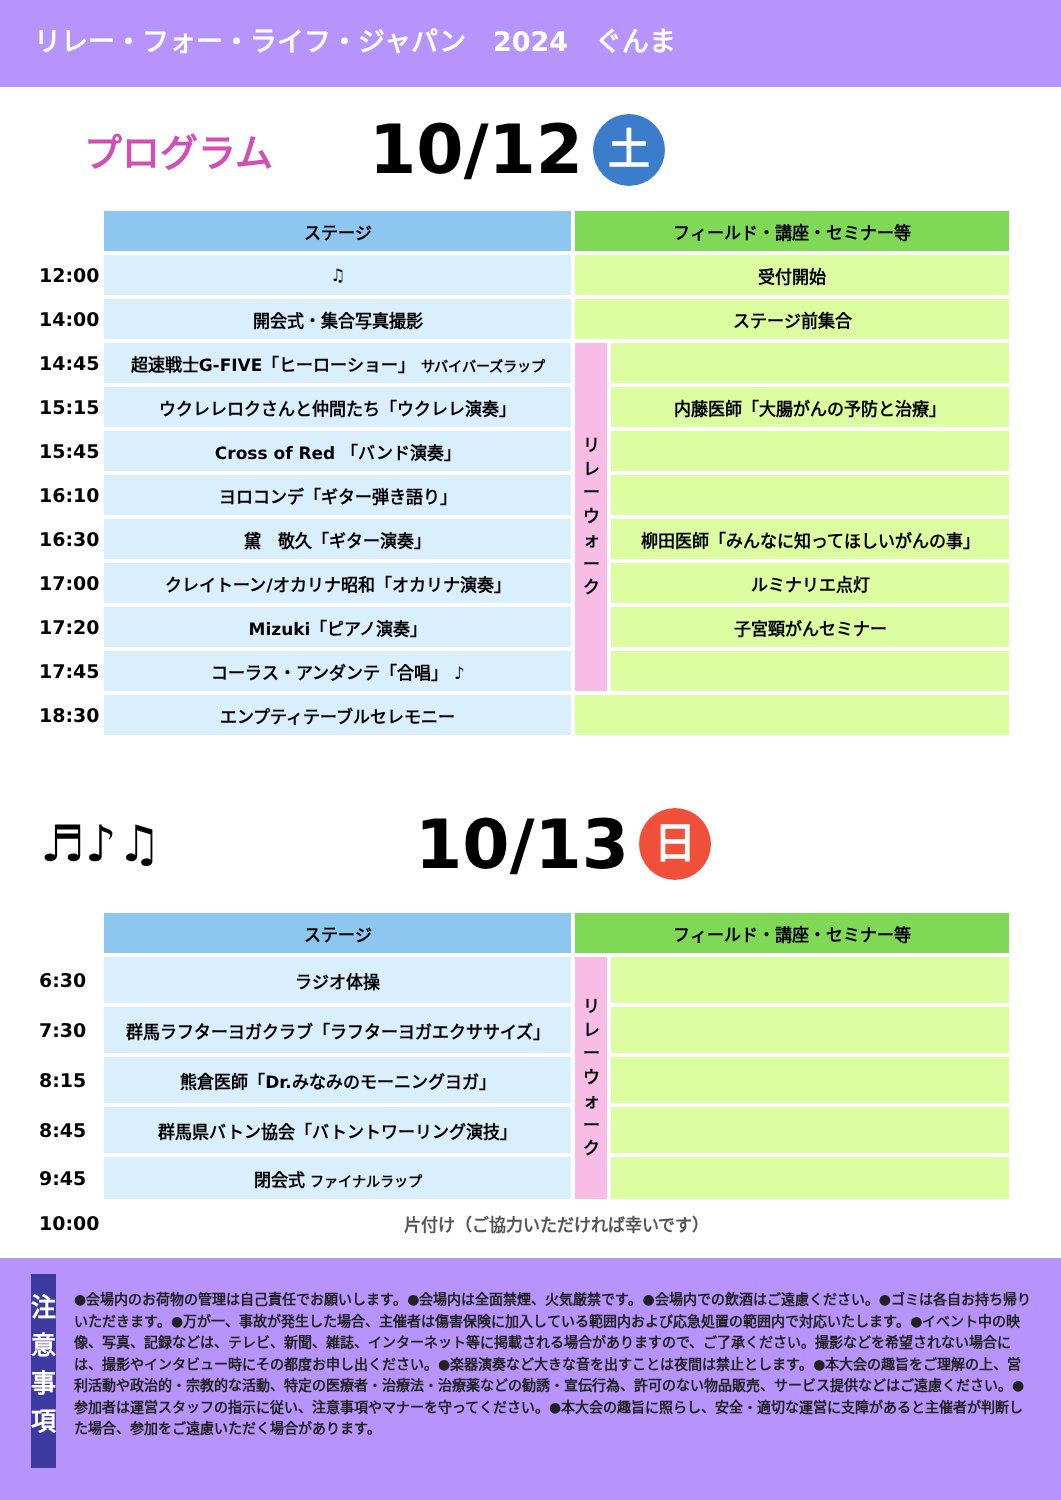リレー・フォー・ライフ・ジャパン　2024　ぐんま
プログラム 10/12 土
| | ステージ | フィールド・講座・セミナー等 | |
| 12:00 | ♫ | 受付開始 | |
| 14:00 | 開会式・集合写真撮影 | ステージ前集合 | |
| 14:45 | 超速戦士G-FIVE「ヒーローショー」 サバイバーズラップ | リ レ ー ウ ォ ー ク | |
| 15:15 | ウクレレロクさんと仲間たち「ウクレレ演奏」 | | 内藤医師「大腸がんの予防と治療」 |
| 15:45 | Cross of Red 「バンド演奏」 | | |
| 16:10 | ヨロコンデ「ギター弾き語り」 | | |
| 16:30 | 黛 敬久「ギター演奏」 | | 柳田医師「みんなに知ってほしいがんの事」 |
| 17:00 | クレイトーン/オカリナ昭和「オカリナ演奏」 | | ルミナリエ点灯 |
| 17:20 | Mizuki「ピアノ演奏」 | | 子宮頸がんセミナー |
| 17:45 | コーラス・アンダンテ「合唱」 ♪ | | |
| 18:30 | エンプティテーブルセレモニー | | |
♬♪♫ 10/13 日
| | ステージ | フィールド・講座・セミナー等 | |
| 6:30 | ラジオ体操 | リ レ ー ウ ォ ー ク | |
| 7:30 | 群馬ラフターヨガクラブ「ラフターヨガエクササイズ」 | | |
| 8:15 | 熊倉医師「Dr.みなみのモーニングヨガ」 | | |
| 8:45 | 群馬県バトン協会「バトントワーリング演技」 | | |
| 9:45 | 閉会式 ファイナルラップ | | |
| 10:00 | 片付け（ご協力いただければ幸いです） | | |
注
意
事
項
●会場内のお荷物の管理は自己責任でお願いします。●会場内は全面禁煙、火気厳禁です。●会場内での飲酒はご遠慮ください。●ゴミは各自お持ち帰りいただきます。●万が一、事故が発生した場合、主催者は傷害保険に加入している範囲内および応急処置の範囲内で対応いたします。●イベント中の映像、写真、記録などは、テレビ、新聞、雑誌、インターネット等に掲載される場合がありますので、ご了承ください。撮影などを希望されない場合には、撮影やインタビュー時にその都度お申し出ください。●楽器演奏など大きな音を出すことは夜間は禁止とします。●本大会の趣旨をご理解の上、営利活動や政治的・宗教的な活動、特定の医療者・治療法・治療薬などの勧誘・宣伝行為、許可のない物品販売、サービス提供などはご遠慮ください。●参加者は運営スタッフの指示に従い、注意事項やマナーを守ってください。●本大会の趣旨に照らし、安全・適切な運営に支障があると主催者が判断した場合、参加をご遠慮いただく場合があります。